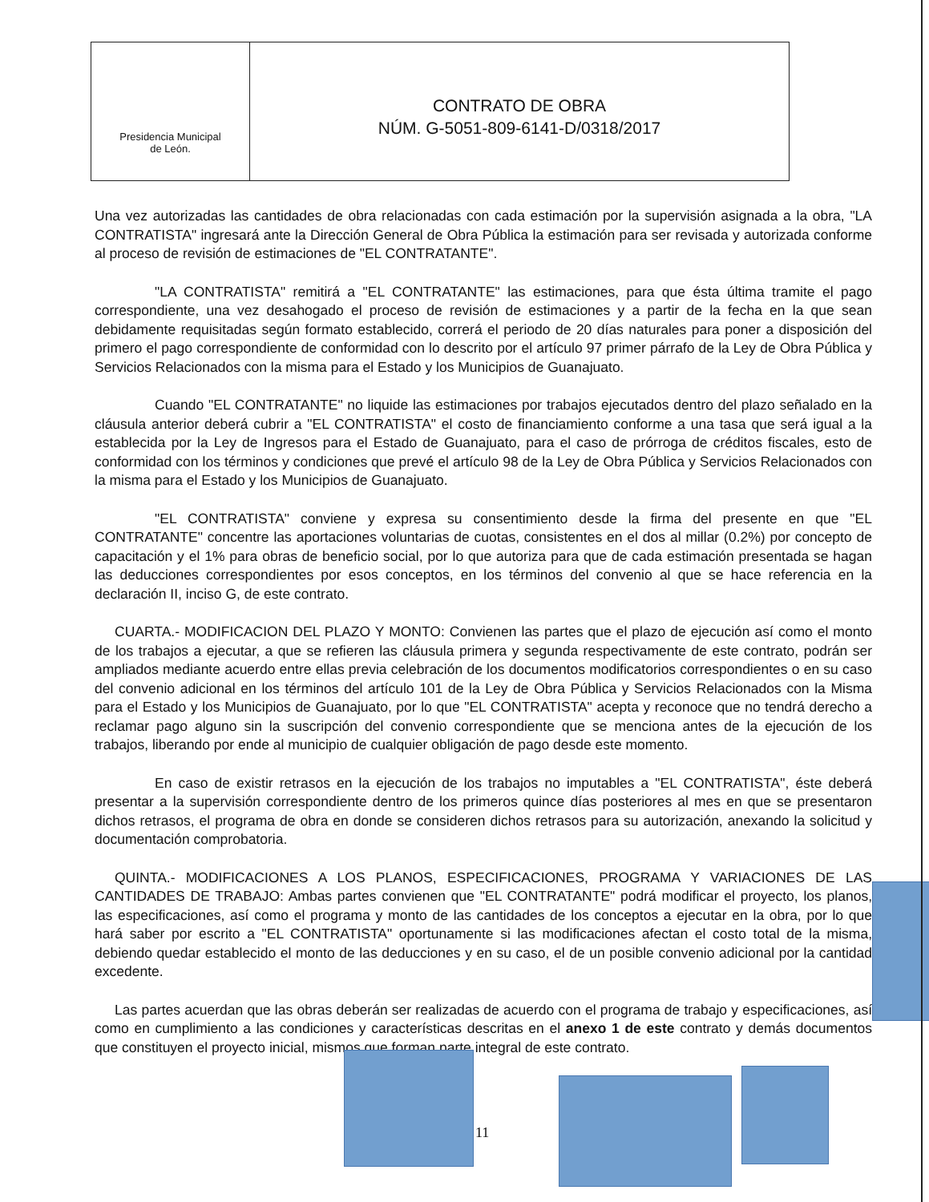Presidencia Municipal
de León.
CONTRATO DE OBRA
NÚM. G-5051-809-6141-D/0318/2017
Una vez autorizadas las cantidades de obra relacionadas con cada estimación por la supervisión asignada a la obra, "LA CONTRATISTA" ingresará ante la Dirección General de Obra Pública la estimación para ser revisada y autorizada conforme al proceso de revisión de estimaciones de "EL CONTRATANTE".
"LA CONTRATISTA" remitirá a "EL CONTRATANTE" las estimaciones, para que ésta última tramite el pago correspondiente, una vez desahogado el proceso de revisión de estimaciones y a partir de la fecha en la que sean debidamente requisitadas según formato establecido, correrá el periodo de 20 días naturales para poner a disposición del primero el pago correspondiente de conformidad con lo descrito por el artículo 97 primer párrafo de la Ley de Obra Pública y Servicios Relacionados con la misma para el Estado y los Municipios de Guanajuato.
Cuando "EL CONTRATANTE" no liquide las estimaciones por trabajos ejecutados dentro del plazo señalado en la cláusula anterior deberá cubrir a "EL CONTRATISTA" el costo de financiamiento conforme a una tasa que será igual a la establecida por la Ley de Ingresos para el Estado de Guanajuato, para el caso de prórroga de créditos fiscales, esto de conformidad con los términos y condiciones que prevé el artículo 98 de la Ley de Obra Pública y Servicios Relacionados con la misma para el Estado y los Municipios de Guanajuato.
"EL CONTRATISTA" conviene y expresa su consentimiento desde la firma del presente en que "EL CONTRATANTE" concentre las aportaciones voluntarias de cuotas, consistentes en el dos al millar (0.2%) por concepto de capacitación y el 1% para obras de beneficio social, por lo que autoriza para que de cada estimación presentada se hagan las deducciones correspondientes por esos conceptos, en los términos del convenio al que se hace referencia en la declaración II, inciso G, de este contrato.
CUARTA.- MODIFICACION DEL PLAZO Y MONTO: Convienen las partes que el plazo de ejecución así como el monto de los trabajos a ejecutar, a que se refieren las cláusula primera y segunda respectivamente de este contrato, podrán ser ampliados mediante acuerdo entre ellas previa celebración de los documentos modificatorios correspondientes o en su caso del convenio adicional en los términos del artículo 101 de la Ley de Obra Pública y Servicios Relacionados con la Misma para el Estado y los Municipios de Guanajuato, por lo que "EL CONTRATISTA" acepta y reconoce que no tendrá derecho a reclamar pago alguno sin la suscripción del convenio correspondiente que se menciona antes de la ejecución de los trabajos, liberando por ende al municipio de cualquier obligación de pago desde este momento.
En caso de existir retrasos en la ejecución de los trabajos no imputables a "EL CONTRATISTA", éste deberá presentar a la supervisión correspondiente dentro de los primeros quince días posteriores al mes en que se presentaron dichos retrasos, el programa de obra en donde se consideren dichos retrasos para su autorización, anexando la solicitud y documentación comprobatoria.
QUINTA.- MODIFICACIONES A LOS PLANOS, ESPECIFICACIONES, PROGRAMA Y VARIACIONES DE LAS CANTIDADES DE TRABAJO: Ambas partes convienen que "EL CONTRATANTE" podrá modificar el proyecto, los planos, las especificaciones, así como el programa y monto de las cantidades de los conceptos a ejecutar en la obra, por lo que hará saber por escrito a "EL CONTRATISTA" oportunamente si las modificaciones afectan el costo total de la misma, debiendo quedar establecido el monto de las deducciones y en su caso, el de un posible convenio adicional por la cantidad excedente.
Las partes acuerdan que las obras deberán ser realizadas de acuerdo con el programa de trabajo y especificaciones, así como en cumplimiento a las condiciones y características descritas en el anexo 1 de este contrato y demás documentos que constituyen el proyecto inicial, mismos que forman parte integral de este contrato.
11